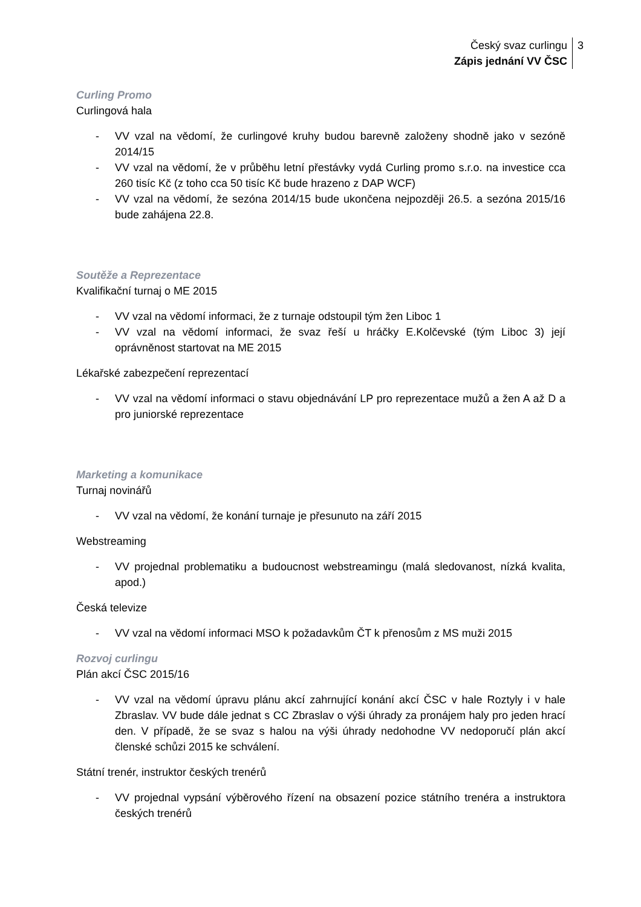Český svaz curlingu
Zápis jednání VV ČSC
3
Curling Promo
Curlingová hala
- VV vzal na vědomí, že curlingové kruhy budou barevně založeny shodně jako v sezóně 2014/15
- VV vzal na vědomí, že v průběhu letní přestávky vydá Curling promo s.r.o. na investice cca 260 tisíc Kč (z toho cca 50 tisíc Kč bude hrazeno z DAP WCF)
- VV vzal na vědomí, že sezóna 2014/15 bude ukončena nejpozději 26.5. a sezóna 2015/16 bude zahájena 22.8.
Soutěže a Reprezentace
Kvalifikační turnaj o ME 2015
- VV vzal na vědomí informaci, že z turnaje odstoupil tým žen Liboc 1
- VV vzal na vědomí informaci, že svaz řeší u hráčky E.Kolčevské (tým Liboc 3) její oprávněnost startovat na ME 2015
Lékařské zabezpečení reprezentací
- VV vzal na vědomí informaci o stavu objednávání LP pro reprezentace mužů a žen A až D a pro juniorské reprezentace
Marketing a komunikace
Turnaj novinářů
- VV vzal na vědomí, že konání turnaje je přesunuto na září 2015
Webstreaming
- VV projednal problematiku a budoucnost webstreamingu (malá sledovanost, nízká kvalita, apod.)
Česká televize
- VV vzal na vědomí informaci MSO k požadavkům ČT k přenosům z MS muži 2015
Rozvoj curlingu
Plán akcí ČSC 2015/16
- VV vzal na vědomí úpravu plánu akcí zahrnující konání akcí ČSC v hale Roztyly i v hale Zbraslav. VV bude dále jednat s CC Zbraslav o výši úhrady za pronájem haly pro jeden hrací den. V případě, že se svaz s halou na výši úhrady nedohodne VV nedoporučí plán akcí členské schůzi 2015 ke schválení.
Státní trenér, instruktor českých trenérů
- VV projednal vypsání výběrového řízení na obsazení pozice státního trenéra a instruktora českých trenérů